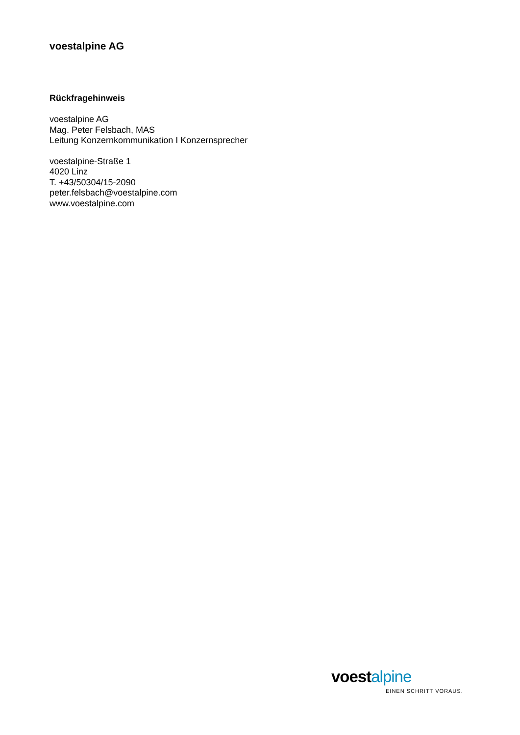voestalpine AG
Rückfragehinweis
voestalpine AG
Mag. Peter Felsbach, MAS
Leitung Konzernkommunikation I Konzernsprecher
voestalpine-Straße 1
4020 Linz
T. +43/50304/15-2090
peter.felsbach@voestalpine.com
www.voestalpine.com
voestalpine
EINEN SCHRITT VORAUS.